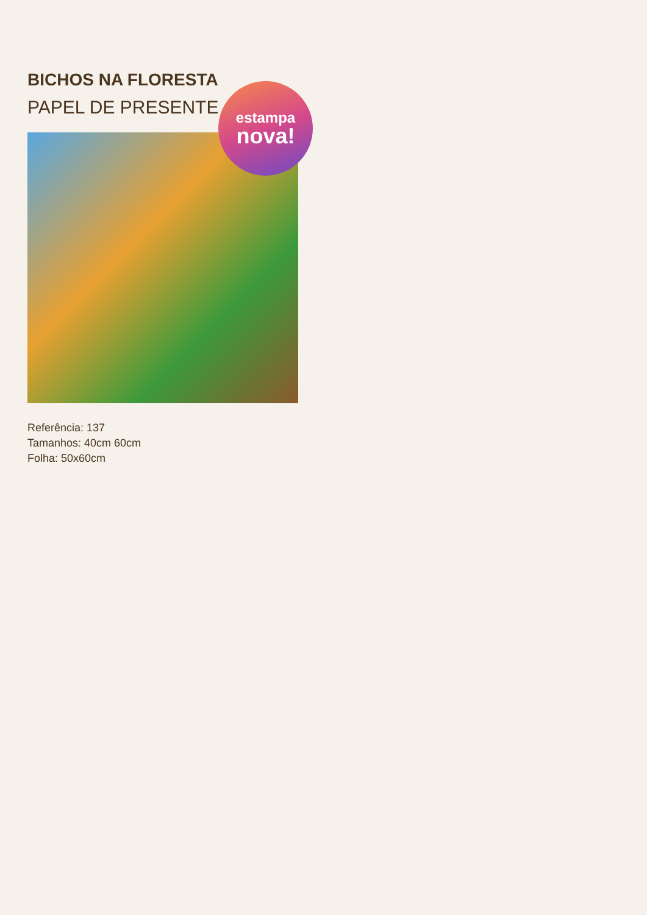BICHOS NA FLORESTA
PAPEL DE PRESENTE
estampa
nova!
Referência: 137
Tamanhos: 40cm 60cm
Folha: 50x60cm